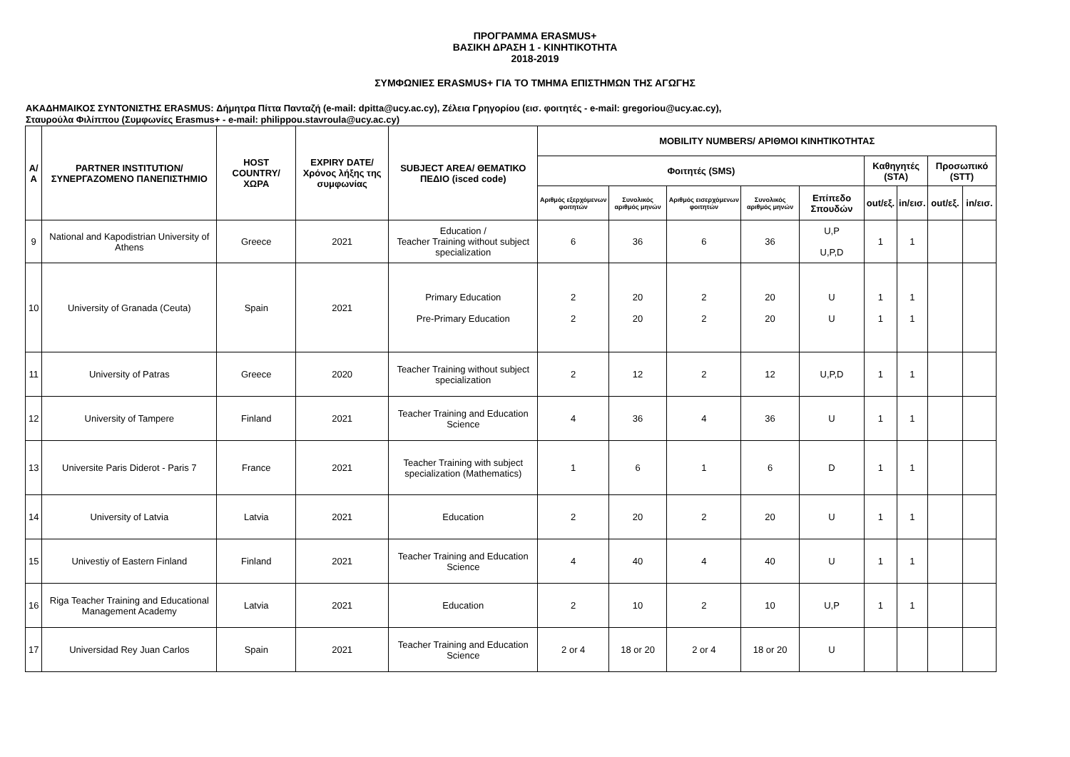ΠΡΟΓΡΑΜΜΑ ERASMUS+
ΒΑΣΙΚΗ ΔΡΑΣΗ 1 - ΚΙΝΗΤΙΚΟΤΗΤΑ
2018-2019
ΣΥΜΦΩΝΙΕΣ ERASMUS+ ΓΙΑ ΤΟ ΤΜΗΜΑ ΕΠΙΣΤΗΜΩΝ ΤΗΣ ΑΓΩΓΗΣ
ΑΚΑΔΗΜΑΙΚΟΣ ΣΥΝΤΟΝΙΣΤΗΣ ERASMUS: Δήμητρα Πίττα Πανταζή (e-mail: dpitta@ucy.ac.cy), Ζέλεια Γρηγορίου (εισ. φοιτητές - e-mail: gregoriou@ucy.ac.cy),
Σταυρούλα Φιλίππου (Συμφωνίες Erasmus+ - e-mail: philippou.stavroula@ucy.ac.cy)
| Α/Α | PARTNER INSTITUTION/ ΣΥΝΕΡΓΑΖΟΜΕΝΟ ΠΑΝΕΠΙΣΤΗΜΙΟ | HOST COUNTRY/ ΧΩΡΑ | EXPIRY DATE/ Χρόνος λήξης της συμφωνίας | SUBJECT AREA/ ΘΕΜΑΤΙΚΟ ΠΕΔΙΟ (isced code) | MOBILITY NUMBERS/ ΑΡΙΘΜΟΙ ΚΙΝΗΤΙΚΟΤΗΤΑΣ | | | | | | | | |
| --- | --- | --- | --- | --- | --- | --- | --- | --- | --- | --- | --- | --- | --- |
| | | | | | Φοιτητές (SMS) | | | | | Καθηγητές (STA) | | Προσωπικό (STT) | |
| | | | | | Αριθμός εξερχόμενων φοιτητών | Συνολικός αριθμός μηνών | Αριθμός εισερχόμενων φοιτητών | Συνολικός αριθμός μηνών | Επίπεδο Σπουδών | out/εξ. | in/εισ. | out/εξ. | in/εισ. |
| 9 | National and Kapodistrian University of Athens | Greece | 2021 | Education / Teacher Training without subject specialization | 6 | 36 | 6 | 36 | U,P U,P,D | 1 | 1 | | |
| 10 | University of Granada (Ceuta) | Spain | 2021 | Primary Education Pre-Primary Education | 2 2 | 20 20 | 2 2 | 20 20 | U U | 1 1 | 1 1 | | |
| 11 | University of Patras | Greece | 2020 | Teacher Training without subject specialization | 2 | 12 | 2 | 12 | U,P,D | 1 | 1 | | |
| 12 | University of Tampere | Finland | 2021 | Teacher Training and Education Science | 4 | 36 | 4 | 36 | U | 1 | 1 | | |
| 13 | Universite Paris Diderot - Paris 7 | France | 2021 | Teacher Training with subject specialization (Mathematics) | 1 | 6 | 1 | 6 | D | 1 | 1 | | |
| 14 | University of Latvia | Latvia | 2021 | Education | 2 | 20 | 2 | 20 | U | 1 | 1 | | |
| 15 | Univestiy of Eastern Finland | Finland | 2021 | Teacher Training and Education Science | 4 | 40 | 4 | 40 | U | 1 | 1 | | |
| 16 | Riga Teacher Training and Educational Management Academy | Latvia | 2021 | Education | 2 | 10 | 2 | 10 | U,P | 1 | 1 | | |
| 17 | Universidad Rey Juan Carlos | Spain | 2021 | Teacher Training and Education Science | 2 or 4 | 18 or 20 | 2 or 4 | 18 or 20 | U | | | | |